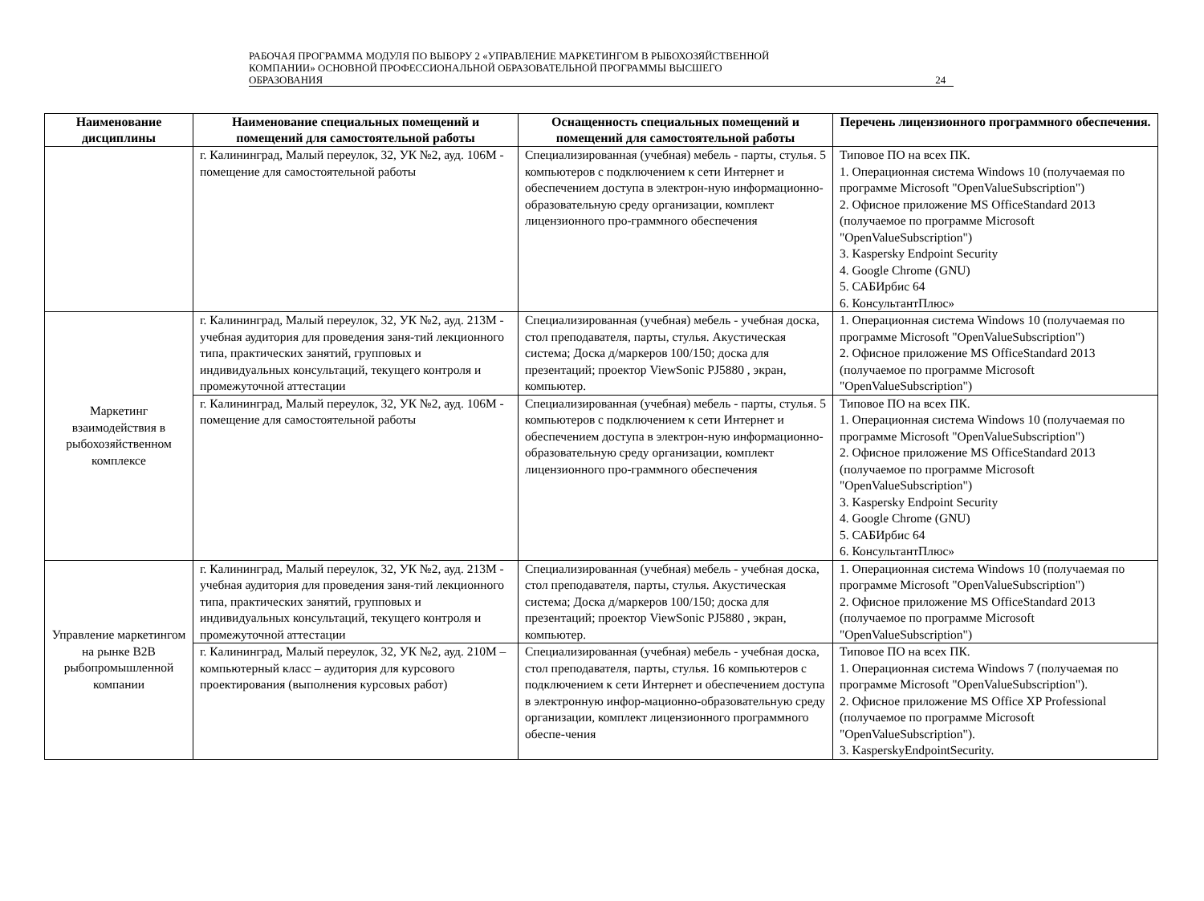РАБОЧАЯ ПРОГРАММА МОДУЛЯ ПО ВЫБОРУ 2 «УПРАВЛЕНИЕ МАРКЕТИНГОМ В РЫБОХОЗЯЙСТВЕННОЙ
КОМПАНИИ» ОСНОВНОЙ ПРОФЕССИОНАЛЬНОЙ ОБРАЗОВАТЕЛЬНОЙ ПРОГРАММЫ ВЫСШЕГО
ОБРАЗОВАНИЯ 24
| Наименование дисциплины | Наименование специальных помещений и помещений для самостоятельной работы | Оснащенность специальных помещений и помещений для самостоятельной работы | Перечень лицензионного программного обеспечения. |
| --- | --- | --- | --- |
| | г. Калининград, Малый переулок, 32, УК №2, ауд. 106М - помещение для самостоятельной работы | Специализированная (учебная) мебель - парты, стулья. 5 компьютеров с подключением к сети Интернет и обеспечением доступа в электрон-ную информационно-образовательную среду организации, комплект лицензионного про-граммного обеспечения | Типовое ПО на всех ПК. 1. Операционная система Windows 10 (получаемая по программе Microsoft "OpenValueSubscription") 2. Офисное приложение MS OfficeStandard 2013 (получаемое по программе Microsoft "OpenValueSubscription") 3. Kaspersky Endpoint Security 4. Google Chrome (GNU) 5. САБИрбис 64 6. КонсультантПлюс» |
| Маркетинг взаимодействия в рыбохозяйственном комплексе | г. Калининград, Малый переулок, 32, УК №2, ауд. 213М - учебная аудитория для проведения заня-тий лекционного типа, практических занятий, групповых и индивидуальных консультаций, текущего контроля и промежуточной аттестации | Специализированная (учебная) мебель - учебная доска, стол преподавателя, парты, стулья. Акустическая система; Доска д/маркеров 100/150; доска для презентаций; проектор ViewSonic PJ5880 , экран, компьютер. | 1. Операционная система Windows 10 (получаемая по программе Microsoft "OpenValueSubscription") 2. Офисное приложение MS OfficeStandard 2013 (получаемое по программе Microsoft "OpenValueSubscription") |
| | г. Калининград, Малый переулок, 32, УК №2, ауд. 106М - помещение для самостоятельной работы | Специализированная (учебная) мебель - парты, стулья. 5 компьютеров с подключением к сети Интернет и обеспечением доступа в электрон-ную информационно-образовательную среду организации, комплект лицензионного про-граммного обеспечения | Типовое ПО на всех ПК. 1. Операционная система Windows 10 (получаемая по программе Microsoft "OpenValueSubscription") 2. Офисное приложение MS OfficeStandard 2013 (получаемое по программе Microsoft "OpenValueSubscription") 3. Kaspersky Endpoint Security 4. Google Chrome (GNU) 5. САБИрбис 64 6. КонсультантПлюс» |
| Управление маркетингом на рынке B2B рыбопромышленной компании | г. Калининград, Малый переулок, 32, УК №2, ауд. 213М - учебная аудитория для проведения заня-тий лекционного типа, практических занятий, групповых и индивидуальных консультаций, текущего контроля и промежуточной аттестации | Специализированная (учебная) мебель - учебная доска, стол преподавателя, парты, стулья. Акустическая система; Доска д/маркеров 100/150; доска для презентаций; проектор ViewSonic PJ5880 , экран, компьютер. | 1. Операционная система Windows 10 (получаемая по программе Microsoft "OpenValueSubscription") 2. Офисное приложение MS OfficeStandard 2013 (получаемое по программе Microsoft "OpenValueSubscription") |
| | г. Калининград, Малый переулок, 32, УК №2, ауд. 210М – компьютерный класс – аудитория для курсового проектирования (выполнения курсовых работ) | Специализированная (учебная) мебель - учебная доска, стол преподавателя, парты, стулья. 16 компьютеров с подключением к сети Интернет и обеспечением доступа в электронную инфор-мационно-образовательную среду организации, комплект лицензионного программного обеспе-чения | Типовое ПО на всех ПК. 1. Операционная система Windows 7 (получаемая по программе Microsoft "OpenValueSubscription"). 2. Офисное приложение MS Office XP Professional (получаемое по программе Microsoft "OpenValueSubscription"). 3. KasperskyEndpointSecurity. |